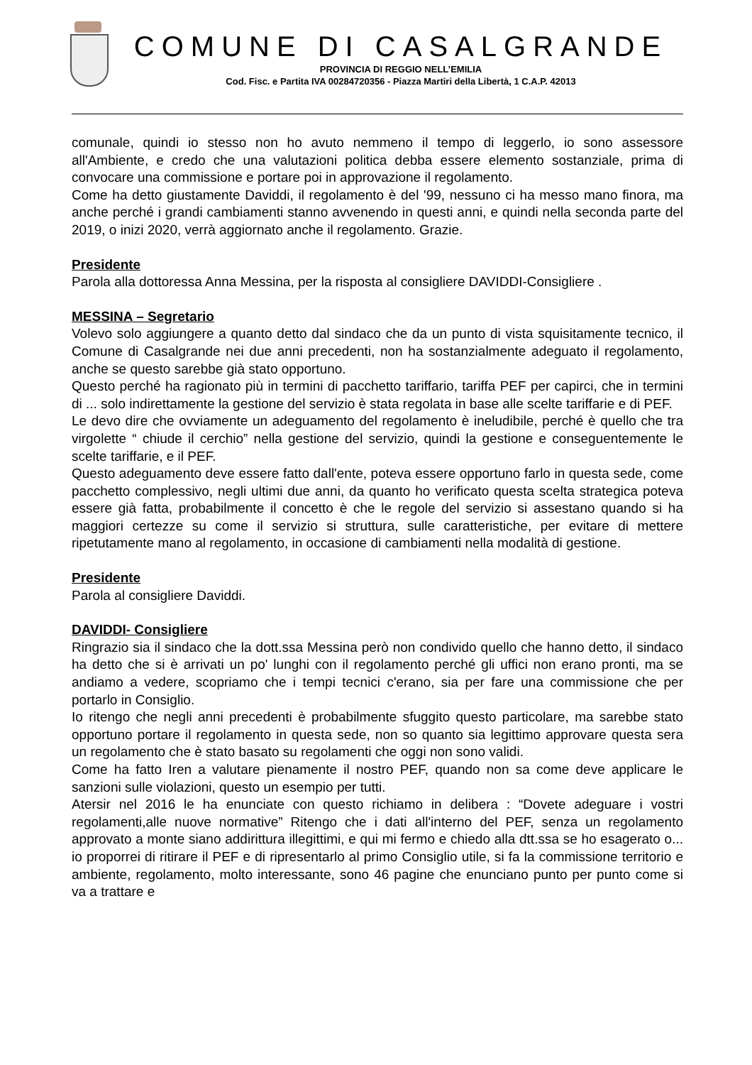COMUNE DI CASALGRANDE
PROVINCIA DI REGGIO NELL’EMILIA
Cod. Fisc. e Partita IVA 00284720356 - Piazza Martiri della Libertà, 1 C.A.P. 42013
comunale, quindi io stesso non ho avuto nemmeno il tempo di leggerlo, io sono assessore all'Ambiente, e credo che una valutazioni politica debba essere elemento sostanziale, prima di convocare una commissione e portare poi in approvazione il regolamento.
Come ha detto giustamente Daviddi, il regolamento è del '99, nessuno ci ha messo mano finora, ma anche perché i grandi cambiamenti stanno avvenendo in questi anni, e quindi nella seconda parte del 2019, o inizi 2020, verrà aggiornato anche il regolamento. Grazie.
Presidente
Parola alla dottoressa Anna Messina, per la risposta al consigliere DAVIDDI-Consigliere .
MESSINA – Segretario
Volevo solo aggiungere a quanto detto dal sindaco che da un punto di vista squisitamente tecnico, il Comune di Casalgrande nei due anni precedenti, non ha sostanzialmente adeguato il regolamento, anche se questo sarebbe già stato opportuno.
Questo perché ha ragionato più in termini di pacchetto tariffario, tariffa PEF per capirci, che in termini di ... solo indirettamente la gestione del servizio è stata regolata in base alle scelte tariffarie e di PEF.
Le devo dire che ovviamente un adeguamento del regolamento è ineludibile, perché è quello che tra virgolette “ chiude il cerchio” nella gestione del servizio, quindi la gestione e conseguentemente le scelte tariffarie, e il PEF.
Questo adeguamento deve essere fatto dall'ente, poteva essere opportuno farlo in questa sede, come pacchetto complessivo, negli ultimi due anni, da quanto ho verificato questa scelta strategica poteva essere già fatta, probabilmente il concetto è che le regole del servizio si assestano quando si ha maggiori certezze su come il servizio si struttura, sulle caratteristiche, per evitare di mettere ripetutamente mano al regolamento, in occasione di cambiamenti nella modalità di gestione.
Presidente
Parola al consigliere Daviddi.
DAVIDDI- Consigliere
Ringrazio sia il sindaco che la dott.ssa Messina però non condivido quello che hanno detto, il sindaco ha detto che si è arrivati un po' lunghi con il regolamento perché gli uffici non erano pronti, ma se andiamo a vedere, scopriamo che i tempi tecnici c'erano, sia per fare una commissione che per portarlo in Consiglio.
Io ritengo che negli anni precedenti è probabilmente sfuggito questo particolare, ma sarebbe stato opportuno portare il regolamento in questa sede, non so quanto sia legittimo approvare questa sera un regolamento che è stato basato su regolamenti che oggi non sono validi.
Come ha fatto Iren a valutare pienamente il nostro PEF, quando non sa come deve applicare le sanzioni sulle violazioni, questo un esempio per tutti.
Atersir nel 2016 le ha enunciate con questo richiamo in delibera : “Dovete adeguare i vostri regolamenti,alle nuove normative” Ritengo che i dati all'interno del PEF, senza un regolamento approvato a monte siano addirittura illegittimi, e qui mi fermo e chiedo alla dtt.ssa se ho esagerato o... io proporrei di ritirare il PEF e di ripresentarlo al primo Consiglio utile, si fa la commissione territorio e ambiente, regolamento, molto interessante, sono 46 pagine che enunciano punto per punto come si va a trattare e